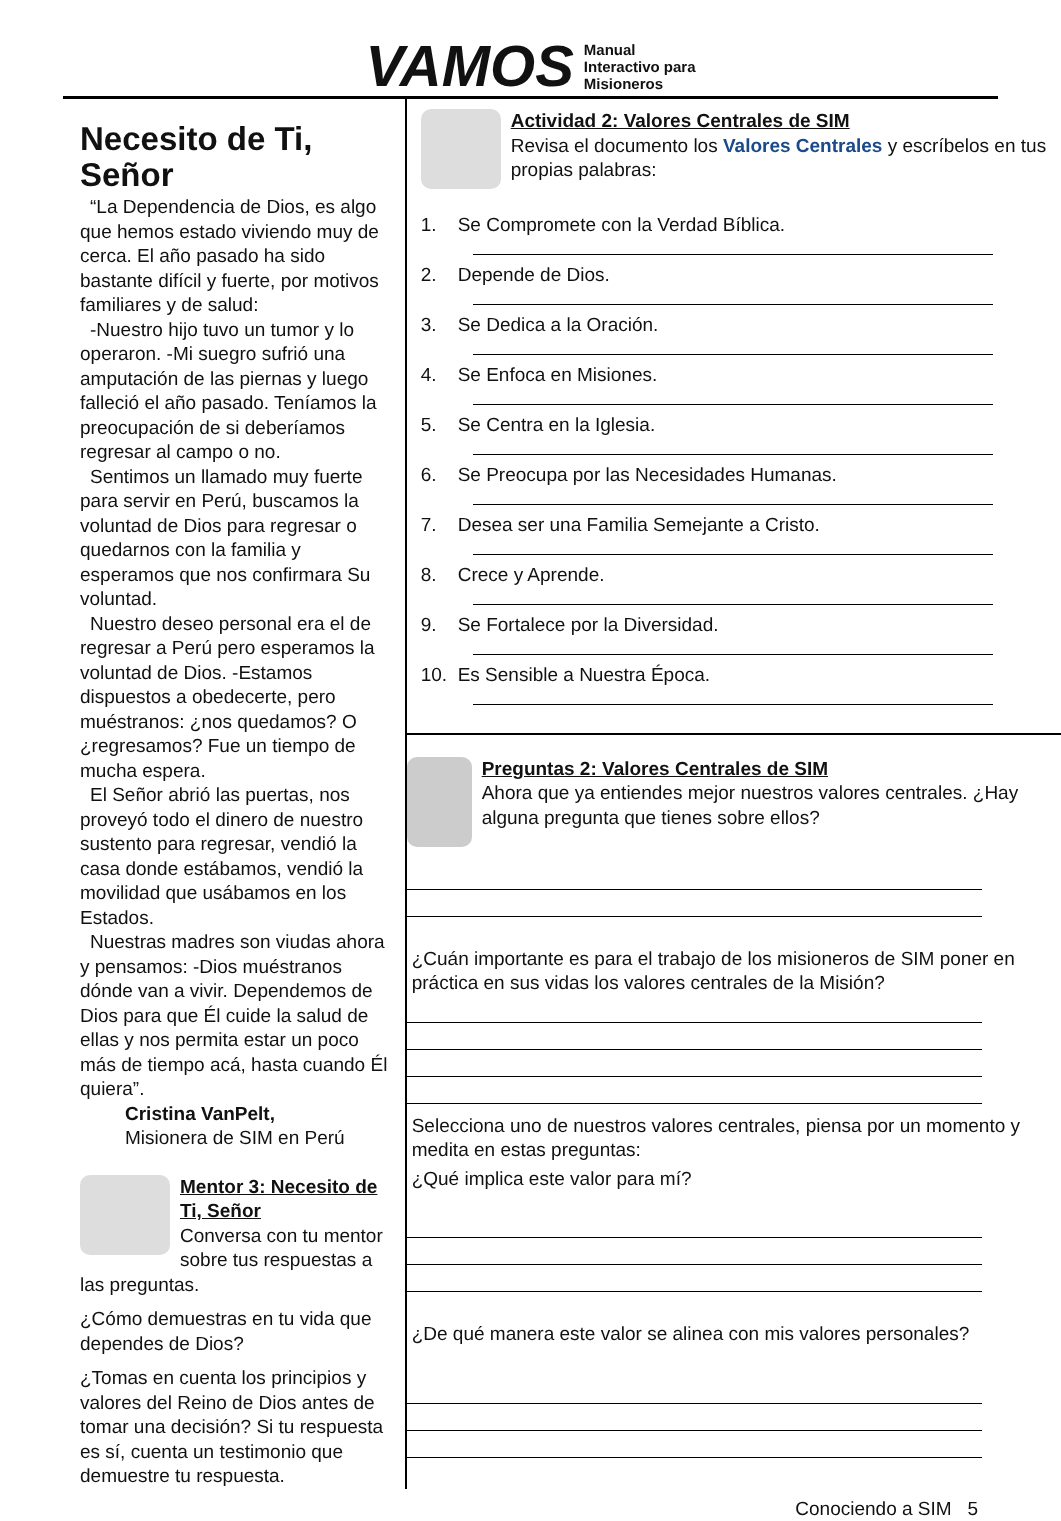VAMOS
Manual
Interactivo para
Misioneros
Necesito de Ti, Señor
“La Dependencia de Dios, es algo que hemos estado viviendo muy de cerca. El año pasado ha sido bastante difícil y fuerte, por motivos familiares y de salud:
-Nuestro hijo tuvo un tumor y lo operaron. -Mi suegro sufrió una amputación de las piernas y luego falleció el año pasado. Teníamos la preocupación de si deberíamos regresar al campo o no.
Sentimos un llamado muy fuerte para servir en Perú, buscamos la voluntad de Dios para regresar o quedarnos con la familia y esperamos que nos confirmara Su voluntad.
Nuestro deseo personal era el de regresar a Perú pero esperamos la voluntad de Dios. -Estamos dispuestos a obedecerte, pero muéstranos: ¿nos quedamos? O ¿regresamos? Fue un tiempo de mucha espera.
El Señor abrió las puertas, nos proveyó todo el dinero de nuestro sustento para regresar, vendió la casa donde estábamos, vendió la movilidad que usábamos en los Estados.
Nuestras madres son viudas ahora y pensamos: -Dios muéstranos dónde van a vivir. Dependemos de Dios para que Él cuide la salud de ellas y nos permita estar un poco más de tiempo acá, hasta cuando Él quiera”.
Cristina VanPelt,
Misionera de SIM en Perú
Mentor 3: Necesito de Ti, Señor
Conversa con tu mentor sobre tus respuestas a las preguntas.
¿Cómo demuestras en tu vida que dependes de Dios?
¿Tomas en cuenta los principios y valores del Reino de Dios antes de tomar una decisión? Si tu respuesta es sí, cuenta un testimonio que demuestre tu respuesta.
Actividad 2: Valores Centrales de SIM
Revisa el documento los Valores Centrales y escríbelos en tus propias palabras:
1. Se Compromete con la Verdad Bíblica.
2. Depende de Dios.
3. Se Dedica a la Oración.
4. Se Enfoca en Misiones.
5. Se Centra en la Iglesia.
6. Se Preocupa por las Necesidades Humanas.
7. Desea ser una Familia Semejante a Cristo.
8. Crece y Aprende.
9. Se Fortalece por la Diversidad.
10. Es Sensible a Nuestra Época.
Preguntas 2: Valores Centrales de SIM
Ahora que ya entiendes mejor nuestros valores centrales. ¿Hay alguna pregunta que tienes sobre ellos?
¿Cuán importante es para el trabajo de los misioneros de SIM poner en práctica en sus vidas los valores centrales de la Misión?
Selecciona uno de nuestros valores centrales, piensa por un momento y medita en estas preguntas:
¿Qué implica este valor para mí?
¿De qué manera este valor se alinea con mis valores personales?
Conociendo a SIM 5